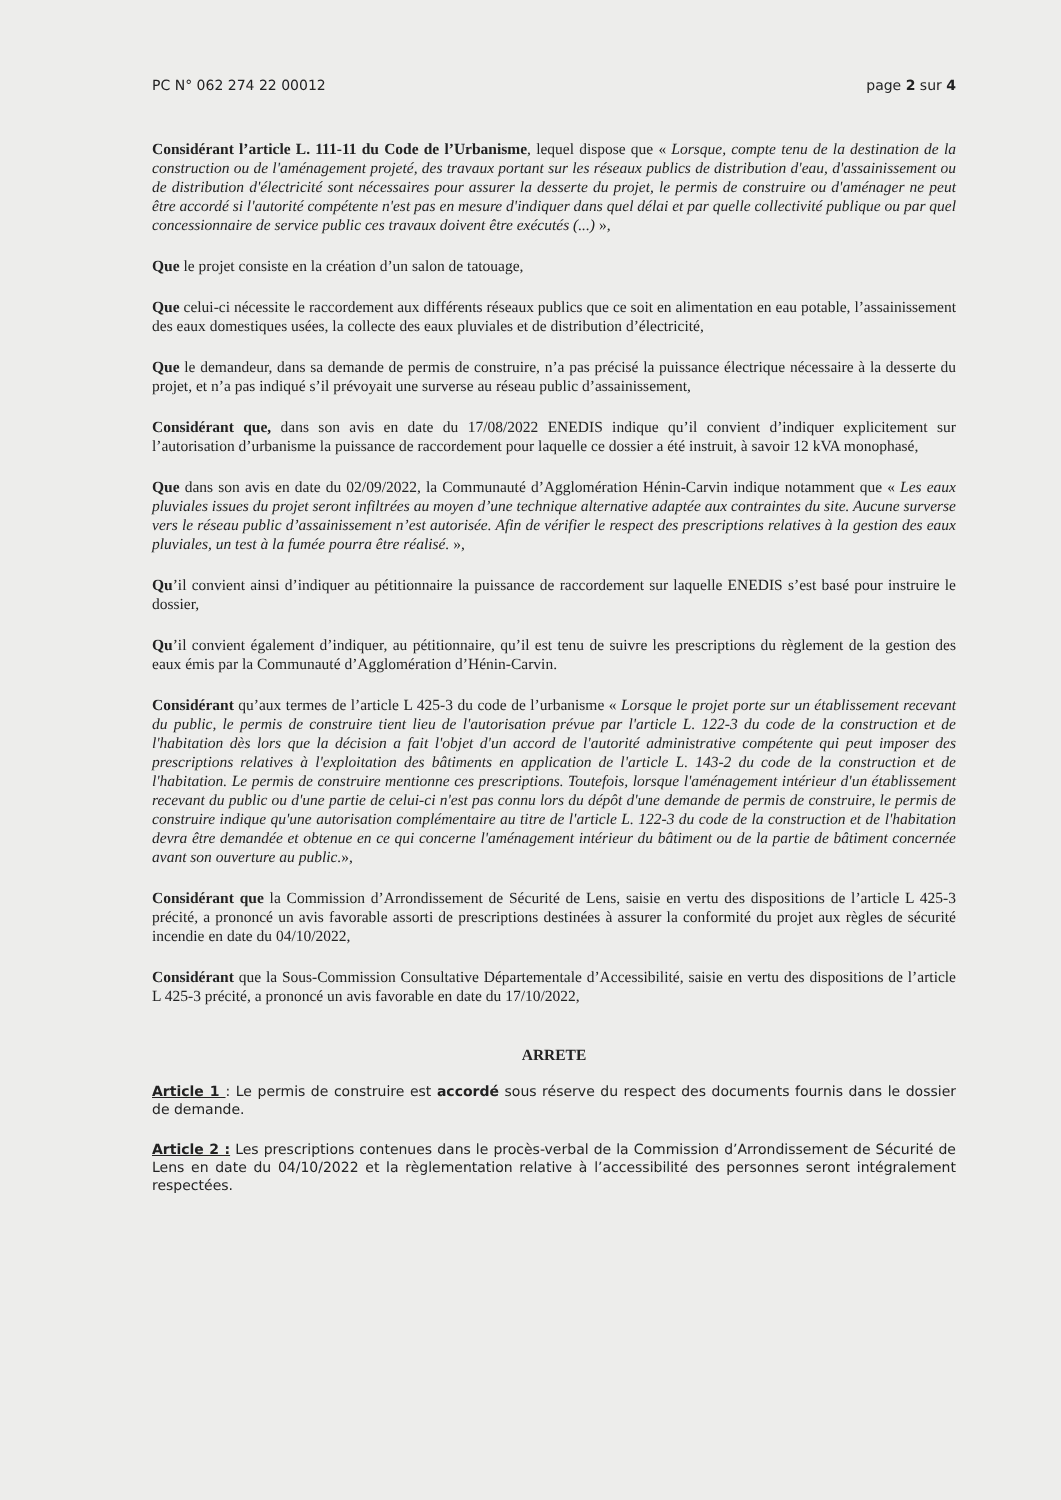PC N° 062 274 22 00012 page 2 sur 4
Considérant l’article L. 111-11 du Code de l’Urbanisme, lequel dispose que « Lorsque, compte tenu de la destination de la construction ou de l'aménagement projeté, des travaux portant sur les réseaux publics de distribution d'eau, d'assainissement ou de distribution d'électricité sont nécessaires pour assurer la desserte du projet, le permis de construire ou d'aménager ne peut être accordé si l'autorité compétente n'est pas en mesure d'indiquer dans quel délai et par quelle collectivité publique ou par quel concessionnaire de service public ces travaux doivent être exécutés (...) »,
Que le projet consiste en la création d’un salon de tatouage,
Que celui-ci nécessite le raccordement aux différents réseaux publics que ce soit en alimentation en eau potable, l’assainissement des eaux domestiques usées, la collecte des eaux pluviales et de distribution d’électricité,
Que le demandeur, dans sa demande de permis de construire, n’a pas précisé la puissance électrique nécessaire à la desserte du projet, et n’a pas indiqué s’il prévoyait une surverse au réseau public d’assainissement,
Considérant que, dans son avis en date du 17/08/2022 ENEDIS indique qu’il convient d’indiquer explicitement sur l’autorisation d’urbanisme la puissance de raccordement pour laquelle ce dossier a été instruit, à savoir 12 kVA monophasé,
Que dans son avis en date du 02/09/2022, la Communauté d’Agglomération Hénin-Carvin indique notamment que « Les eaux pluviales issues du projet seront infiltrées au moyen d’une technique alternative adaptée aux contraintes du site. Aucune surverse vers le réseau public d’assainissement n’est autorisée. Afin de vérifier le respect des prescriptions relatives à la gestion des eaux pluviales, un test à la fumée pourra être réalisé. »,
Qu’il convient ainsi d’indiquer au pétitionnaire la puissance de raccordement sur laquelle ENEDIS s’est basé pour instruire le dossier,
Qu’il convient également d’indiquer, au pétitionnaire, qu’il est tenu de suivre les prescriptions du règlement de la gestion des eaux émis par la Communauté d’Agglomération d’Hénin-Carvin.
Considérant qu’aux termes de l’article L 425-3 du code de l’urbanisme « Lorsque le projet porte sur un établissement recevant du public, le permis de construire tient lieu de l'autorisation prévue par l'article L. 122-3 du code de la construction et de l'habitation dès lors que la décision a fait l'objet d'un accord de l'autorité administrative compétente qui peut imposer des prescriptions relatives à l'exploitation des bâtiments en application de l'article L. 143-2 du code de la construction et de l'habitation. Le permis de construire mentionne ces prescriptions. Toutefois, lorsque l'aménagement intérieur d'un établissement recevant du public ou d'une partie de celui-ci n'est pas connu lors du dépôt d'une demande de permis de construire, le permis de construire indique qu'une autorisation complémentaire au titre de l'article L. 122-3 du code de la construction et de l'habitation devra être demandée et obtenue en ce qui concerne l'aménagement intérieur du bâtiment ou de la partie de bâtiment concernée avant son ouverture au public.»,
Considérant que la Commission d’Arrondissement de Sécurité de Lens, saisie en vertu des dispositions de l’article L 425-3 précité, a prononcé un avis favorable assorti de prescriptions destinées à assurer la conformité du projet aux règles de sécurité incendie en date du 04/10/2022,
Considérant que la Sous-Commission Consultative Départementale d’Accessibilité, saisie en vertu des dispositions de l’article L 425-3 précité, a prononcé un avis favorable en date du 17/10/2022,
ARRETE
Article 1 : Le permis de construire est accordé sous réserve du respect des documents fournis dans le dossier de demande.
Article 2 : Les prescriptions contenues dans le procès-verbal de la Commission d’Arrondissement de Sécurité de Lens en date du 04/10/2022 et la règlementation relative à l’accessibilité des personnes seront intégralement respectées.